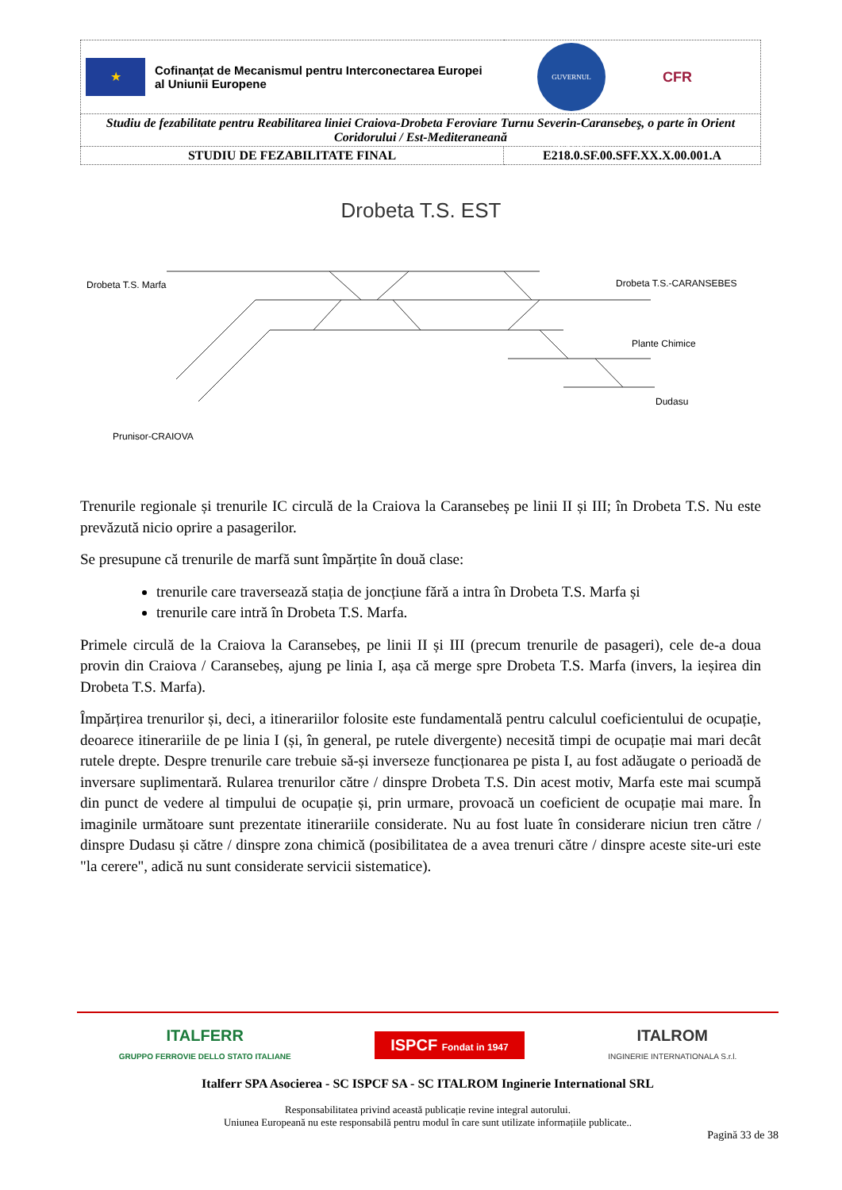| ★ Cofinanțat de Mecanismul pentru Interconectarea Europei al Uniunii Europene GUVERNUL ROMÂNIEI CFR | |
| Studiu de fezabilitate pentru Reabilitarea liniei Craiova-Drobeta Feroviare Turnu Severin-Caransebeş, o parte în Orient Coridorului / Est-Mediteraneană | |
| STUDIU DE FEZABILITATE FINAL | E218.0.SF.00.SFF.XX.X.00.001.A |
Drobeta T.S. EST
Drobeta T.S. Marfa Drobeta T.S.-CARANSEBES
Plante Chimice
Dudasu
Prunisor-CRAIOVA
Trenurile regionale și trenurile IC circulă de la Craiova la Caransebeș pe linii II și III; în Drobeta T.S. Nu este prevăzută nicio oprire a pasagerilor.
Se presupune că trenurile de marfă sunt împărțite în două clase:
trenurile care traversează stația de joncțiune fără a intra în Drobeta T.S. Marfa și
trenurile care intră în Drobeta T.S. Marfa.
Primele circulă de la Craiova la Caransebeș, pe linii II și III (precum trenurile de pasageri), cele de-a doua provin din Craiova / Caransebeș, ajung pe linia I, așa că merge spre Drobeta T.S. Marfa (invers, la ieșirea din Drobeta T.S. Marfa).
Împărțirea trenurilor și, deci, a itinerariilor folosite este fundamentală pentru calculul coeficientului de ocupație, deoarece itinerariile de pe linia I (și, în general, pe rutele divergente) necesită timpi de ocupație mai mari decât rutele drepte. Despre trenurile care trebuie să-și inverseze funcționarea pe pista I, au fost adăugate o perioadă de inversare suplimentară. Rularea trenurilor către / dinspre Drobeta T.S. Din acest motiv, Marfa este mai scumpă din punct de vedere al timpului de ocupație și, prin urmare, provoacă un coeficient de ocupație mai mare. În imaginile următoare sunt prezentate itinerariile considerate. Nu au fost luate în considerare niciun tren către / dinspre Dudasu și către / dinspre zona chimică (posibilitatea de a avea trenuri către / dinspre aceste site-uri este "la cerere", adică nu sunt considerate servicii sistematice).
ITALFERR
GRUPPO FERROVIE DELLO STATO ITALIANE ISPCF Fondat in 1947 ITALROM
INGINERIE INTERNATIONALA S.r.l.
Italferr SPA Asocierea - SC ISPCF SA - SC ITALROM Inginerie International SRL
Responsabilitatea privind această publicație revine integral autorului.
Uniunea Europeană nu este responsabilă pentru modul în care sunt utilizate informațiile publicate..
Pagină 33 de 38